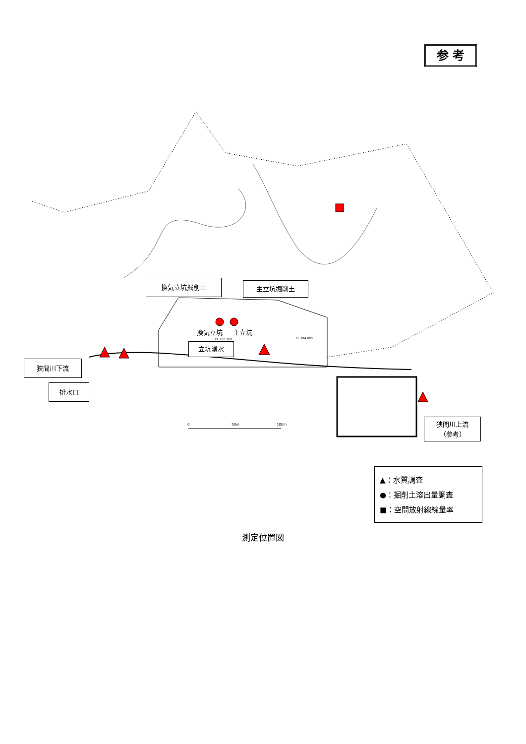参 考
換気立坑掘削土 主立坑掘削土
換気立坑 主立坑
立坑湧水
狭間川下流
排水口
狭間川上流
（参考）
0 50m 100m
EL 200.700 EL 204.000
▲：水質調査
●：掘削土溶出量調査
■：空間放射線線量率
測定位置図